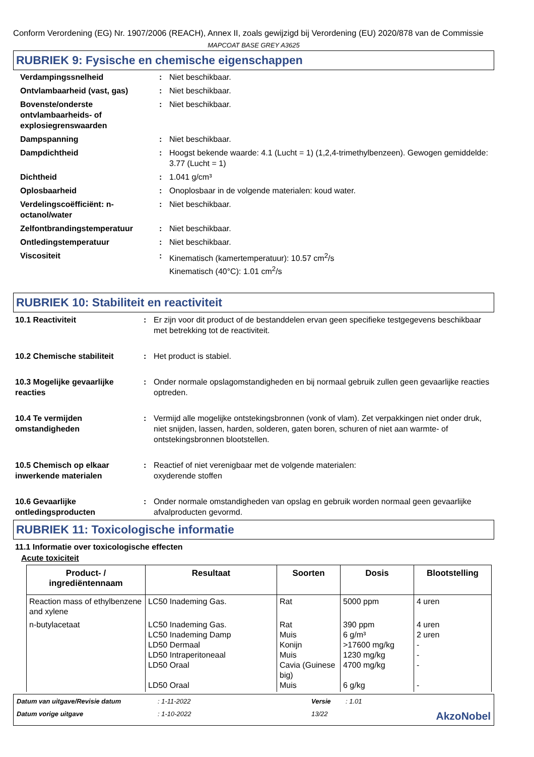Conform Verordening (EG) Nr. 1907/2006 (REACH), Annex II, zoals gewijzigd bij Verordening (EU) 2020/878 van de Commissie
MAPCOAT BASE GREY A3625
RUBRIEK 9: Fysische en chemische eigenschappen
| Verdampingssnelheid | : | Niet beschikbaar. |
| Ontvlambaarheid (vast, gas) | : | Niet beschikbaar. |
| Bovenste/onderste ontvlambaarheids- of explosiegrenswaarden | : | Niet beschikbaar. |
| Dampspanning | : | Niet beschikbaar. |
| Dampdichtheid | : | Hoogst bekende waarde: 4.1 (Lucht = 1) (1,2,4-trimethylbenzeen). Gewogen gemiddelde: 3.77 (Lucht = 1) |
| Dichtheid | : | 1.041 g/cm³ |
| Oplosbaarheid | : | Onoplosbaar in de volgende materialen: koud water. |
| Verdelingscoëfficiënt: n-octanol/water | : | Niet beschikbaar. |
| Zelfontbrandingstemperatuur | : | Niet beschikbaar. |
| Ontledingstemperatuur | : | Niet beschikbaar. |
| Viscositeit | : | Kinematisch (kamertemperatuur): 10.57 cm<sup>2</sup>/s Kinematisch (40°C): 1.01 cm<sup>2</sup>/s |
RUBRIEK 10: Stabiliteit en reactiviteit
| 10.1 Reactiviteit | : | Er zijn voor dit product of de bestanddelen ervan geen specifieke testgegevens beschikbaar met betrekking tot de reactiviteit. |
| 10.2 Chemische stabiliteit | : | Het product is stabiel. |
| 10.3 Mogelijke gevaarlijke reacties | : | Onder normale opslagomstandigheden en bij normaal gebruik zullen geen gevaarlijke reacties optreden. |
| 10.4 Te vermijden omstandigheden | : | Vermijd alle mogelijke ontstekingsbronnen (vonk of vlam). Zet verpakkingen niet onder druk, niet snijden, lassen, harden, solderen, gaten boren, schuren of niet aan warmte- of ontstekingsbronnen blootstellen. |
| 10.5 Chemisch op elkaar inwerkende materialen | : | Reactief of niet verenigbaar met de volgende materialen: oxyderende stoffen |
| 10.6 Gevaarlijke ontledingsproducten | : | Onder normale omstandigheden van opslag en gebruik worden normaal geen gevaarlijke afvalproducten gevormd. |
RUBRIEK 11: Toxicologische informatie
11.1 Informatie over toxicologische effecten
Acute toxiciteit
| Product- / ingrediëntennaam | Resultaat | Soorten | Dosis | Blootstelling |
| --- | --- | --- | --- | --- |
| Reaction mass of ethylbenzene and xylene | LC50 Inademing Gas. | Rat | 5000 ppm | 4 uren |
| n-butylacetaat | LC50 Inademing Gas. LC50 Inademing Damp LD50 Dermaal LD50 Intraperitoneaal LD50 Oraal LD50 Oraal | Rat Muis Konijn Muis Cavia (Guinese big) Muis | 390 ppm 6 g/m³ >17600 mg/kg 1230 mg/kg 4700 mg/kg 6 g/kg | 4 uren 2 uren - - - - |
Datum van uitgave/Revisie datum: 1-11-2022 Versie: 1.01 Datum vorige uitgave: 1-10-2022 13/22 AkzoNobel